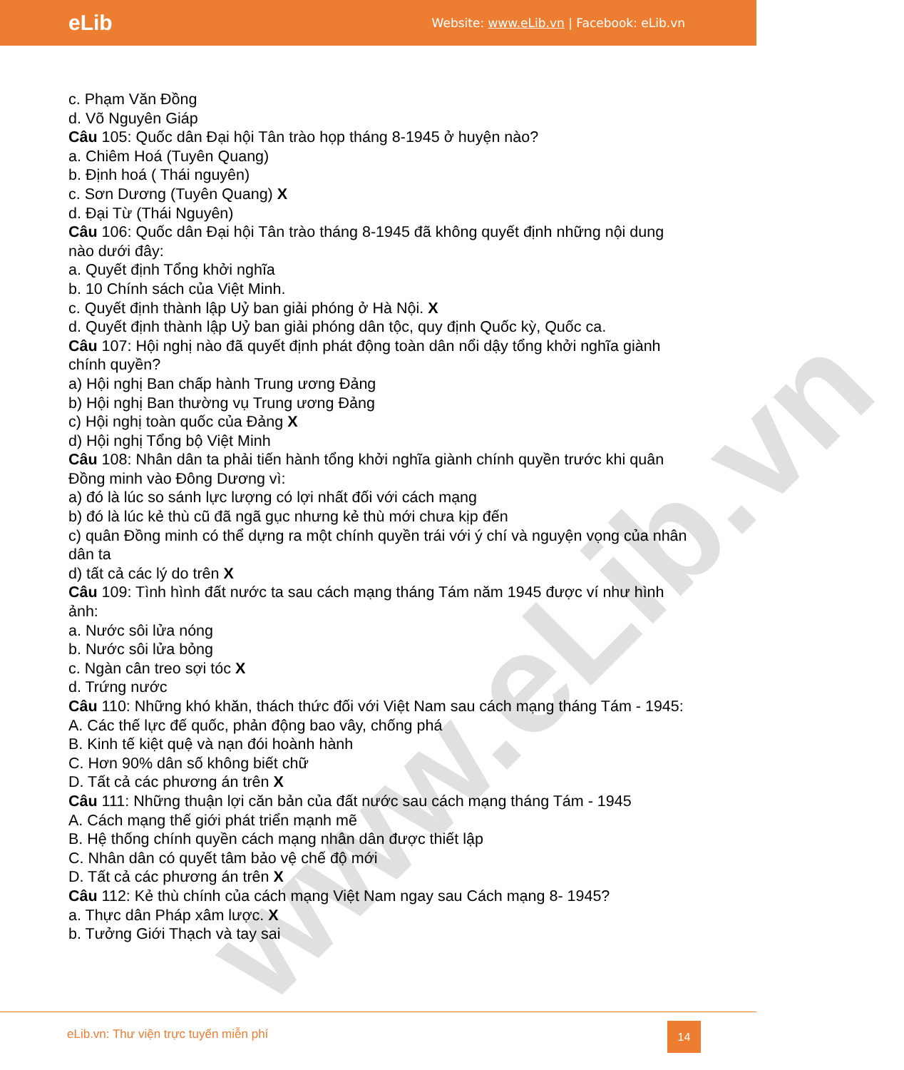eLib
Website: www.eLib.vn | Facebook: eLib.vn
www.eLib.vn
c. Phạm Văn Đồng
d. Võ Nguyên Giáp
Câu 105: Quốc dân Đại hội Tân trào họp tháng 8-1945 ở huyện nào?
a. Chiêm Hoá (Tuyên Quang)
b. Định hoá ( Thái nguyên)
c. Sơn Dương (Tuyên Quang) X
d. Đại Từ (Thái Nguyên)
Câu 106: Quốc dân Đại hội Tân trào tháng 8-1945 đã không quyết định những nội dung nào dưới đây:
a. Quyết định Tổng khởi nghĩa
b. 10 Chính sách của Việt Minh.
c. Quyết định thành lập Uỷ ban giải phóng ở Hà Nội. X
d. Quyết định thành lập Uỷ ban giải phóng dân tộc, quy định Quốc kỳ, Quốc ca.
Câu 107: Hội nghị nào đã quyết định phát động toàn dân nổi dậy tổng khởi nghĩa giành chính quyền?
a) Hội nghị Ban chấp hành Trung ương Đảng
b) Hội nghị Ban thường vụ Trung ương Đảng
c) Hội nghị toàn quốc của Đảng X
d) Hội nghị Tổng bộ Việt Minh
Câu 108: Nhân dân ta phải tiến hành tổng khởi nghĩa giành chính quyền trước khi quân Đồng minh vào Đông Dương vì:
a) đó là lúc so sánh lực lượng có lợi nhất đối với cách mạng
b) đó là lúc kẻ thù cũ đã ngã gục nhưng kẻ thù mới chưa kịp đến
c) quân Đồng minh có thể dựng ra một chính quyền trái với ý chí và nguyện vọng của nhân dân ta
d) tất cả các lý do trên X
Câu 109: Tình hình đất nước ta sau cách mạng tháng Tám năm 1945 được ví như hình ảnh:
a. Nước sôi lửa nóng
b. Nước sôi lửa bỏng
c. Ngàn cân treo sợi tóc X
d. Trứng nước
Câu 110: Những khó khăn, thách thức đối với Việt Nam sau cách mạng tháng Tám - 1945:
A. Các thế lực đế quốc, phản động bao vây, chống phá
B. Kinh tế kiệt quệ và nạn đói hoành hành
C. Hơn 90% dân số không biết chữ
D. Tất cả các phương án trên X
Câu 111: Những thuận lợi căn bản của đất nước sau cách mạng tháng Tám - 1945
A. Cách mạng thế giới phát triển mạnh mẽ
B. Hệ thống chính quyền cách mạng nhân dân được thiết lập
C. Nhân dân có quyết tâm bảo vệ chế độ mới
D. Tất cả các phương án trên X
Câu 112: Kẻ thù chính của cách mạng Việt Nam ngay sau Cách mạng 8- 1945?
a. Thực dân Pháp xâm lược. X
b. Tưởng Giới Thạch và tay sai
eLib.vn: Thư viện trực tuyến miễn phí
14